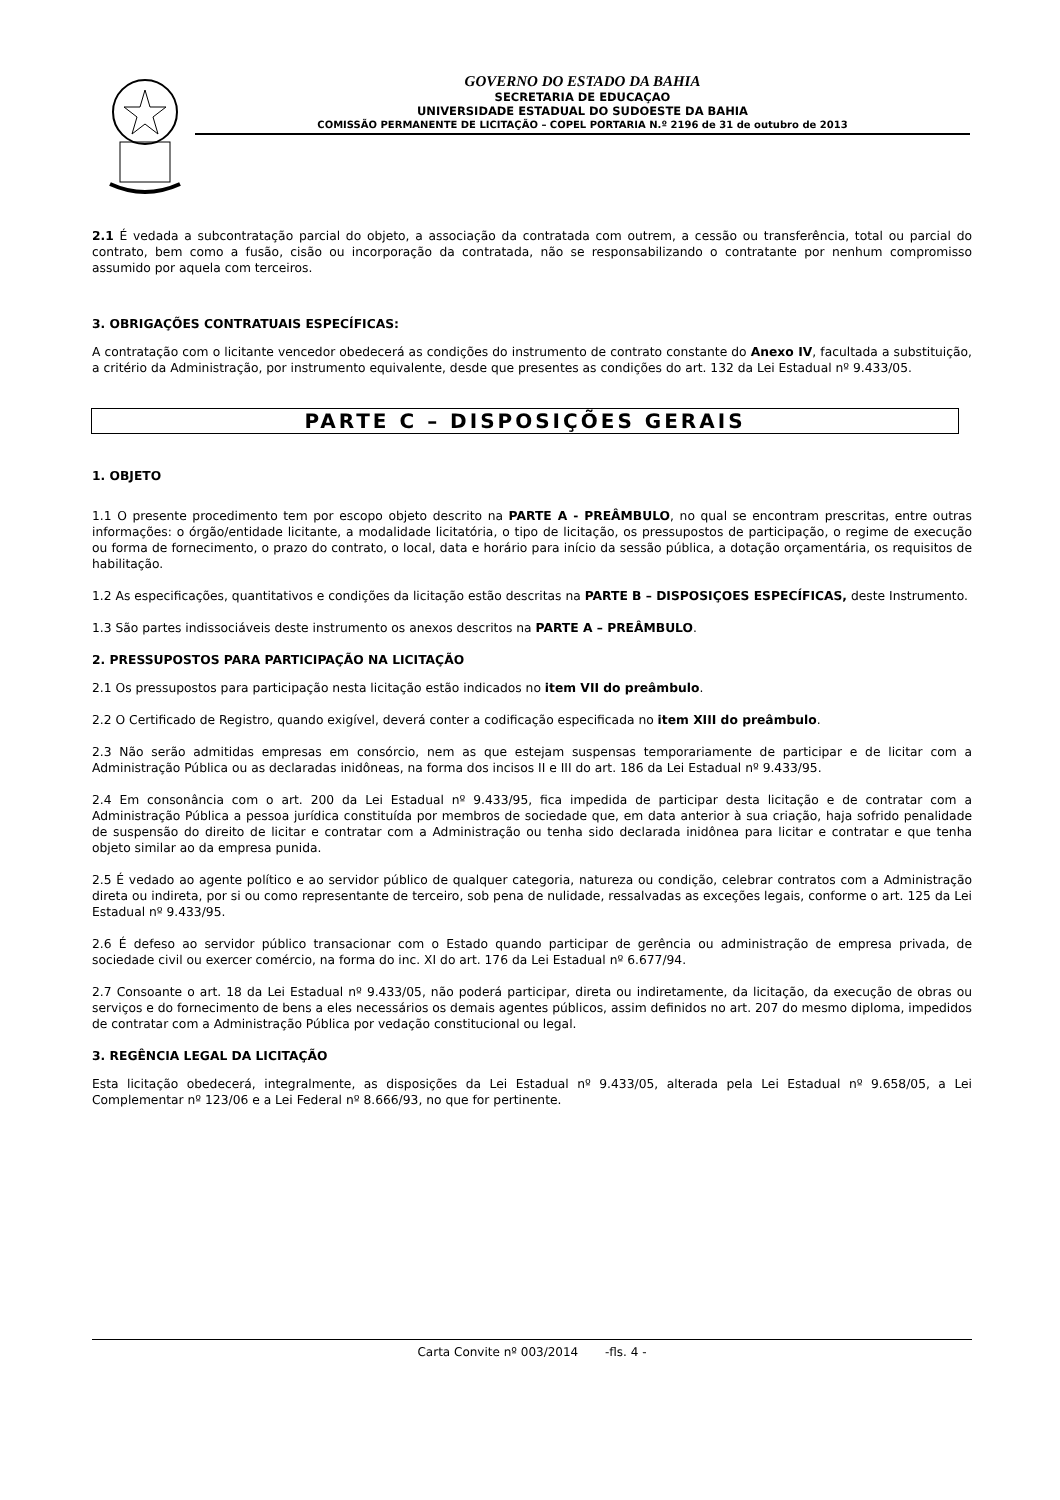GOVERNO DO ESTADO DA BAHIA
SECRETARIA DE EDUCAÇAO
UNIVERSIDADE ESTADUAL DO SUDOESTE DA BAHIA
COMISSÃO PERMANENTE DE LICITAÇÃO – COPEL PORTARIA N.º 2196 de 31 de outubro de 2013
2.1 É vedada a subcontratação parcial do objeto, a associação da contratada com outrem, a cessão ou transferência, total ou parcial do contrato, bem como a fusão, cisão ou incorporação da contratada, não se responsabilizando o contratante por nenhum compromisso assumido por aquela com terceiros.
3. OBRIGAÇÕES CONTRATUAIS ESPECÍFICAS:
A contratação com o licitante vencedor obedecerá as condições do instrumento de contrato constante do Anexo IV, facultada a substituição, a critério da Administração, por instrumento equivalente, desde que presentes as condições do art. 132 da Lei Estadual nº 9.433/05.
PARTE C – DISPOSIÇÕES GERAIS
1. OBJETO
1.1 O presente procedimento tem por escopo objeto descrito na PARTE A - PREÂMBULO, no qual se encontram prescritas, entre outras informações: o órgão/entidade licitante, a modalidade licitatória, o tipo de licitação, os pressupostos de participação, o regime de execução ou forma de fornecimento, o prazo do contrato, o local, data e horário para início da sessão pública, a dotação orçamentária, os requisitos de habilitação.
1.2 As especificações, quantitativos e condições da licitação estão descritas na PARTE B – DISPOSIÇOES ESPECÍFICAS, deste Instrumento.
1.3 São partes indissociáveis deste instrumento os anexos descritos na PARTE A – PREÂMBULO.
2. PRESSUPOSTOS PARA PARTICIPAÇÃO NA LICITAÇÃO
2.1 Os pressupostos para participação nesta licitação estão indicados no item VII do preâmbulo.
2.2 O Certificado de Registro, quando exigível, deverá conter a codificação especificada no item XIII do preâmbulo.
2.3 Não serão admitidas empresas em consórcio, nem as que estejam suspensas temporariamente de participar e de licitar com a Administração Pública ou as declaradas inidôneas, na forma dos incisos II e III do art. 186 da Lei Estadual nº 9.433/95.
2.4 Em consonância com o art. 200 da Lei Estadual nº 9.433/95, fica impedida de participar desta licitação e de contratar com a Administração Pública a pessoa jurídica constituída por membros de sociedade que, em data anterior à sua criação, haja sofrido penalidade de suspensão do direito de licitar e contratar com a Administração ou tenha sido declarada inidônea para licitar e contratar e que tenha objeto similar ao da empresa punida.
2.5 É vedado ao agente político e ao servidor público de qualquer categoria, natureza ou condição, celebrar contratos com a Administração direta ou indireta, por si ou como representante de terceiro, sob pena de nulidade, ressalvadas as exceções legais, conforme o art. 125 da Lei Estadual nº 9.433/95.
2.6 É defeso ao servidor público transacionar com o Estado quando participar de gerência ou administração de empresa privada, de sociedade civil ou exercer comércio, na forma do inc. XI do art. 176 da Lei Estadual nº 6.677/94.
2.7 Consoante o art. 18 da Lei Estadual nº 9.433/05, não poderá participar, direta ou indiretamente, da licitação, da execução de obras ou serviços e do fornecimento de bens a eles necessários os demais agentes públicos, assim definidos no art. 207 do mesmo diploma, impedidos de contratar com a Administração Pública por vedação constitucional ou legal.
3. REGÊNCIA LEGAL DA LICITAÇÃO
Esta licitação obedecerá, integralmente, as disposições da Lei Estadual nº 9.433/05, alterada pela Lei Estadual nº 9.658/05, a Lei Complementar nº 123/06 e a Lei Federal nº 8.666/93, no que for pertinente.
Carta Convite nº 003/2014 -fls. 4 -